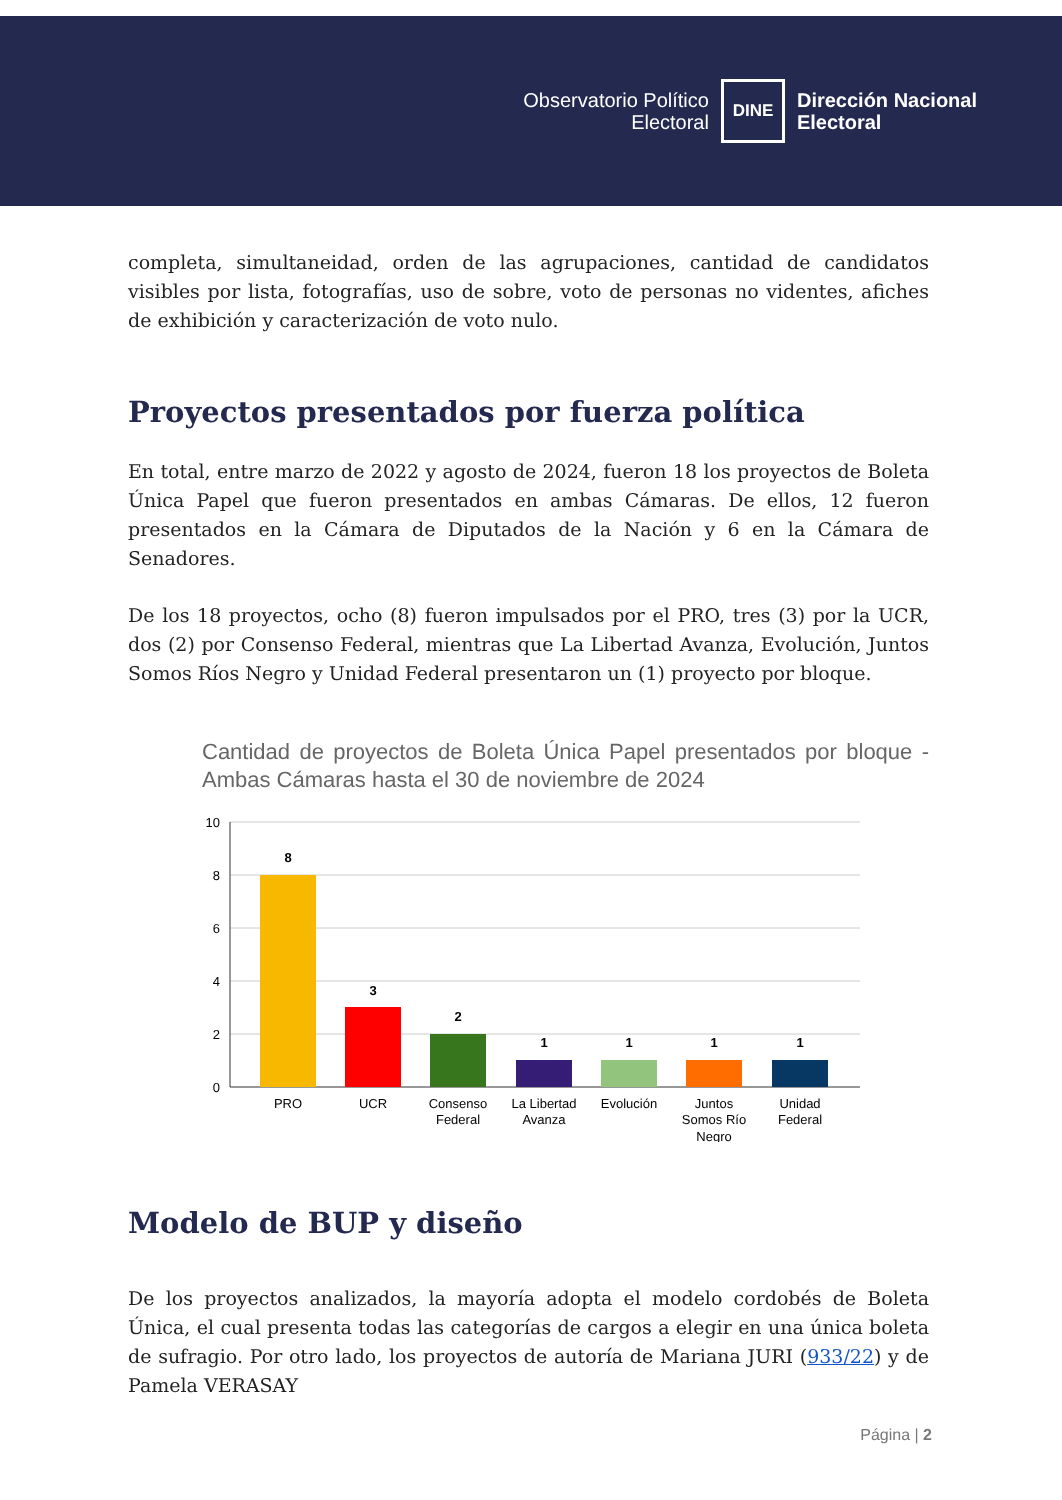Observatorio Político
Electoral
DINE
Dirección Nacional
Electoral
completa, simultaneidad, orden de las agrupaciones, cantidad de candidatos visibles por lista, fotografías, uso de sobre, voto de personas no videntes, afiches de exhibición y caracterización de voto nulo.
Proyectos presentados por fuerza política
En total, entre marzo de 2022 y agosto de 2024, fueron 18 los proyectos de Boleta Única Papel que fueron presentados en ambas Cámaras. De ellos, 12 fueron presentados en la Cámara de Diputados de la Nación y 6 en la Cámara de Senadores.
De los 18 proyectos, ocho (8) fueron impulsados por el PRO, tres (3) por la UCR, dos (2) por Consenso Federal, mientras que La Libertad Avanza, Evolución, Juntos Somos Ríos Negro y Unidad Federal presentaron un (1) proyecto por bloque.
Cantidad de proyectos de Boleta Única Papel presentados por bloque - Ambas Cámaras hasta el 30 de noviembre de 2024
10
8
6
4
2
0
8
3
2
1
1
1
1
PRO
UCR
Consenso
Federal
La Libertad
Avanza
Evolución
Juntos
Somos Río
Negro
Unidad
Federal
Modelo de BUP y diseño
De los proyectos analizados, la mayoría adopta el modelo cordobés de Boleta Única, el cual presenta todas las categorías de cargos a elegir en una única boleta de sufragio. Por otro lado, los proyectos de autoría de Mariana JURI (933/22) y de Pamela VERASAY
Página | 2